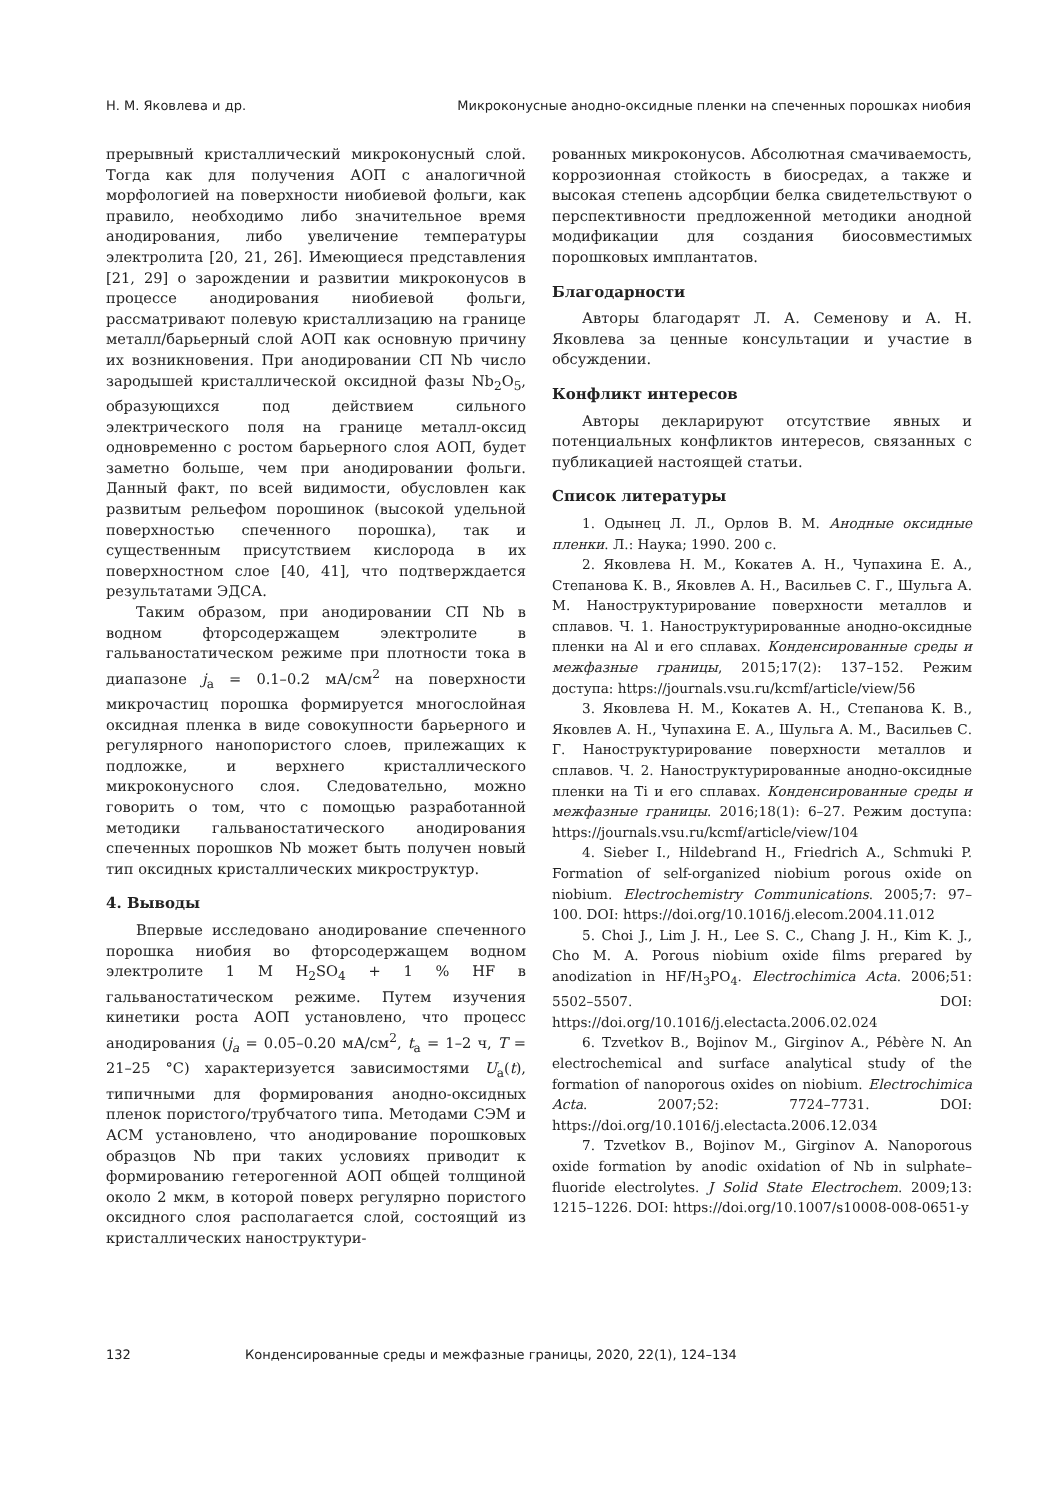Н. М. Яковлева и др. Микроконусные анодно-оксидные пленки на спеченных порошках ниобия
прерывный кристаллический микроконусный слой. Тогда как для получения АОП с аналогичной морфологией на поверхности ниобиевой фольги, как правило, необходимо либо значительное время анодирования, либо увеличение температуры электролита [20, 21, 26]. Имеющиеся представления [21, 29] о зарождении и развитии микроконусов в процессе анодирования ниобиевой фольги, рассматривают полевую кристаллизацию на границе металл/барьерный слой АОП как основную причину их возникновения. При анодировании СП Nb число зародышей кристаллической оксидной фазы Nb<sub>2</sub>O<sub>5</sub>, образующихся под действием сильного электрического поля на границе металл-оксид одновременно с ростом барьерного слоя АОП, будет заметно больше, чем при анодировании фольги. Данный факт, по всей видимости, обусловлен как развитым рельефом порошинок (высокой удельной поверхностью спеченного порошка), так и существенным присутствием кислорода в их поверхностном слое [40, 41], что подтверждается результатами ЭДСА.
Таким образом, при анодировании СП Nb в водном фторсодержащем электролите в гальваностатическом режиме при плотности тока в диапазоне j<sub>a</sub> = 0.1–0.2 мА/см<sup>2</sup> на поверхности микрочастиц порошка формируется многослойная оксидная пленка в виде совокупности барьерного и регулярного нанопористого слоев, прилежащих к подложке, и верхнего кристаллического микроконусного слоя. Следовательно, можно говорить о том, что с помощью разработанной методики гальваностатического анодирования спеченных порошков Nb может быть получен новый тип оксидных кристаллических микроструктур.
4. Выводы
Впервые исследовано анодирование спеченного порошка ниобия во фторсодержащем водном электролите 1 M H<sub>2</sub>SO<sub>4</sub> + 1 % HF в гальваностатическом режиме. Путем изучения кинетики роста АОП установлено, что процесс анодирования (j<sub>a</sub> = 0.05–0.20 мА/см<sup>2</sup>, t<sub>a</sub> = 1–2 ч, T = 21–25 °C) характеризуется зависимостями U<sub>a</sub>(t), типичными для формирования анодно-оксидных пленок пористого/трубчатого типа. Методами СЭМ и АСМ установлено, что анодирование порошковых образцов Nb при таких условиях приводит к формированию гетерогенной АОП общей толщиной около 2 мкм, в которой поверх регулярно пористого оксидного слоя располагается слой, состоящий из кристаллических наноструктури-
рованных микроконусов. Абсолютная смачиваемость, коррозионная стойкость в биосредах, а также и высокая степень адсорбции белка свидетельствуют о перспективности предложенной методики анодной модификации для создания биосовместимых порошковых имплантатов.
Благодарности
Авторы благодарят Л. А. Семенову и А. Н. Яковлева за ценные консультации и участие в обсуждении.
Конфликт интересов
Авторы декларируют отсутствие явных и потенциальных конфликтов интересов, связанных с публикацией настоящей статьи.
Список литературы
1. Одынец Л. Л., Орлов В. М. Анодные оксидные пленки. Л.: Наука; 1990. 200 с.
2. Яковлева Н. М., Кокатев А. Н., Чупахина Е. А., Степанова К. В., Яковлев А. Н., Васильев С. Г., Шульга А. М. Наноструктурирование поверхности металлов и сплавов. Ч. 1. Наноструктурированные анодно-оксидные пленки на Al и его сплавах. Конденсированные среды и межфазные границы, 2015;17(2): 137–152. Режим доступа: https://journals.vsu.ru/kcmf/article/view/56
3. Яковлева Н. М., Кокатев А. Н., Степанова К. В., Яковлев А. Н., Чупахина Е. А., Шульга А. М., Васильев С. Г. Наноструктурирование поверхности металлов и сплавов. Ч. 2. Наноструктурированные анодно-оксидные пленки на Ti и его сплавах. Конденсированные среды и межфазные границы. 2016;18(1): 6–27. Режим доступа: https://journals.vsu.ru/kcmf/article/view/104
4. Sieber I., Hildebrand H., Friedrich A., Schmuki P. Formation of self-organized niobium porous oxide on niobium. Electrochemistry Communications. 2005;7: 97–100. DOI: https://doi.org/10.1016/j.elecom.2004.11.012
5. Choi J., Lim J. H., Lee S. C., Chang J. H., Kim K. J., Cho M. A. Porous niobium oxide films prepared by anodization in HF/H<sub>3</sub>PO<sub>4</sub>. Electrochimica Acta. 2006;51: 5502–5507. DOI: https://doi.org/10.1016/j.electacta.2006.02.024
6. Tzvetkov B., Bojinov M., Girginov A., Pébère N. An electrochemical and surface analytical study of the formation of nanoporous oxides on niobium. Electrochimica Acta. 2007;52: 7724–7731. DOI: https://doi.org/10.1016/j.electacta.2006.12.034
7. Tzvetkov B., Bojinov M., Girginov A. Nanoporous oxide formation by anodic oxidation of Nb in sulphate–fluoride electrolytes. J Solid State Electrochem. 2009;13: 1215–1226. DOI: https://doi.org/10.1007/s10008-008-0651-y
132 Конденсированные среды и межфазные границы, 2020, 22(1), 124–134